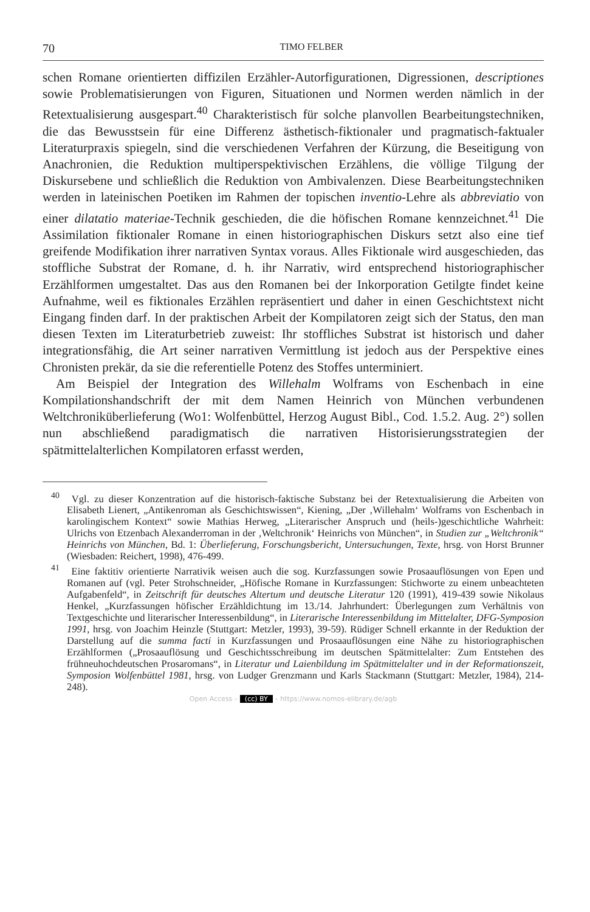70 TIMO FELBER
schen Romane orientierten diffizilen Erzähler-Autorfigurationen, Digressionen, descriptiones sowie Problematisierungen von Figuren, Situationen und Normen werden nämlich in der Retextualisierung ausgespart.<sup>40</sup> Charakteristisch für solche planvollen Bearbeitungstechniken, die das Bewusstsein für eine Differenz ästhetisch-fiktionaler und pragmatisch-faktualer Literaturpraxis spiegeln, sind die verschiedenen Verfahren der Kürzung, die Beseitigung von Anachronien, die Reduktion multiperspektivischen Erzählens, die völlige Tilgung der Diskursebene und schließlich die Reduktion von Ambivalenzen. Diese Bearbeitungstechniken werden in lateinischen Poetiken im Rahmen der topischen inventio-Lehre als abbreviatio von einer dilatatio materiae-Technik geschieden, die die höfischen Romane kennzeichnet.<sup>41</sup> Die Assimilation fiktionaler Romane in einen historiographischen Diskurs setzt also eine tief greifende Modifikation ihrer narrativen Syntax voraus. Alles Fiktionale wird ausgeschieden, das stoffliche Substrat der Romane, d. h. ihr Narrativ, wird entsprechend historiographischer Erzählformen umgestaltet. Das aus den Romanen bei der Inkorporation Getilgte findet keine Aufnahme, weil es fiktionales Erzählen repräsentiert und daher in einen Geschichtstext nicht Eingang finden darf. In der praktischen Arbeit der Kompilatoren zeigt sich der Status, den man diesen Texten im Literaturbetrieb zuweist: Ihr stoffliches Substrat ist historisch und daher integrationsfähig, die Art seiner narrativen Vermittlung ist jedoch aus der Perspektive eines Chronisten prekär, da sie die referentielle Potenz des Stoffes unterminiert.
Am Beispiel der Integration des Willehalm Wolframs von Eschenbach in eine Kompilationshandschrift der mit dem Namen Heinrich von München verbundenen Weltchroniküberlieferung (Wo1: Wolfenbüttel, Herzog August Bibl., Cod. 1.5.2. Aug. 2°) sollen nun abschließend paradigmatisch die narrativen Historisierungsstrategien der spätmittelalterlichen Kompilatoren erfasst werden,
<sup>40</sup> Vgl. zu dieser Konzentration auf die historisch-faktische Substanz bei der Retextualisierung die Arbeiten von Elisabeth Lienert, „Antikenroman als Geschichtswissen“, Kiening, „Der ‚Willehalm‘ Wolframs von Eschenbach in karolingischem Kontext“ sowie Mathias Herweg, „Literarischer Anspruch und (heils-)geschichtliche Wahrheit: Ulrichs von Etzenbach Alexanderroman in der ‚Weltchronik‘ Heinrichs von München“, in Studien zur „Weltchronik“ Heinrichs von München, Bd. 1: Überlieferung, Forschungsbericht, Untersuchungen, Texte, hrsg. von Horst Brunner (Wiesbaden: Reichert, 1998), 476-499.
<sup>41</sup> Eine faktitiv orientierte Narrativik weisen auch die sog. Kurzfassungen sowie Prosaauflösungen von Epen und Romanen auf (vgl. Peter Strohschneider, „Höfische Romane in Kurzfassungen: Stichworte zu einem unbeachteten Aufgabenfeld“, in Zeitschrift für deutsches Altertum und deutsche Literatur 120 (1991), 419-439 sowie Nikolaus Henkel, „Kurzfassungen höfischer Erzähldichtung im 13./14. Jahrhundert: Überlegungen zum Verhältnis von Textgeschichte und literarischer Interessenbildung“, in Literarische Interessenbildung im Mittelalter, DFG-Symposion 1991, hrsg. von Joachim Heinzle (Stuttgart: Metzler, 1993), 39-59). Rüdiger Schnell erkannte in der Reduktion der Darstellung auf die summa facti in Kurzfassungen und Prosaauflösungen eine Nähe zu historiographischen Erzählformen („Prosaauflösung und Geschichtsschreibung im deutschen Spätmittelalter: Zum Entstehen des frühneuhochdeutschen Prosaromans“, in Literatur und Laienbildung im Spätmittelalter und in der Reformationszeit, Symposion Wolfenbüttel 1981, hrsg. von Ludger Grenzmann und Karls Stackmann (Stuttgart: Metzler, 1984), 214-248).
Open Access – (cc) BY – https://www.nomos-elibrary.de/agb